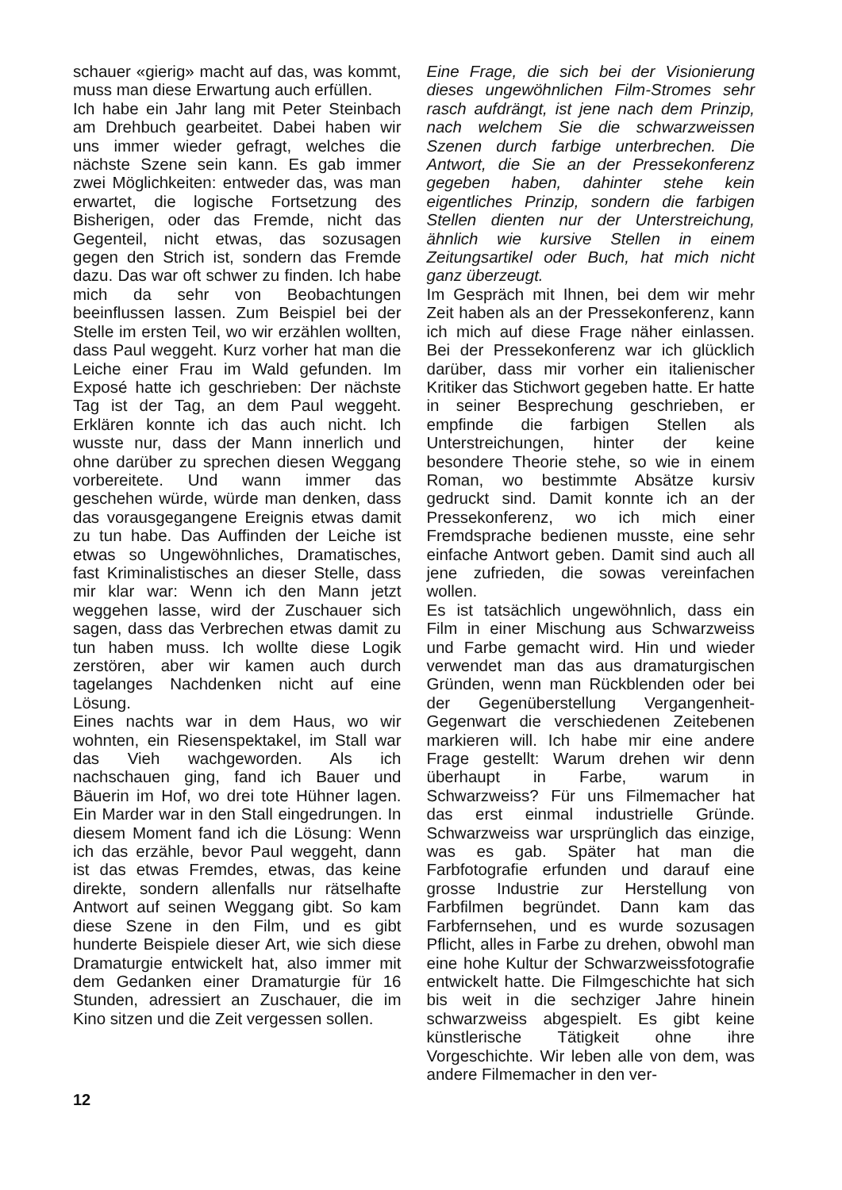schauer «gierig» macht auf das, was kommt, muss man diese Erwartung auch erfüllen.
Ich habe ein Jahr lang mit Peter Steinbach am Drehbuch gearbeitet. Dabei haben wir uns immer wieder gefragt, welches die nächste Szene sein kann. Es gab immer zwei Möglichkeiten: entweder das, was man erwartet, die logische Fortsetzung des Bisherigen, oder das Fremde, nicht das Gegenteil, nicht etwas, das sozusagen gegen den Strich ist, sondern das Fremde dazu. Das war oft schwer zu finden. Ich habe mich da sehr von Beobachtungen beeinflussen lassen. Zum Beispiel bei der Stelle im ersten Teil, wo wir erzählen wollten, dass Paul weggeht. Kurz vorher hat man die Leiche einer Frau im Wald gefunden. Im Exposé hatte ich geschrieben: Der nächste Tag ist der Tag, an dem Paul weggeht. Erklären konnte ich das auch nicht. Ich wusste nur, dass der Mann innerlich und ohne darüber zu sprechen diesen Weggang vorbereitete. Und wann immer das geschehen würde, würde man denken, dass das vorausgegangene Ereignis etwas damit zu tun habe. Das Auffinden der Leiche ist etwas so Ungewöhnliches, Dramatisches, fast Kriminalistisches an dieser Stelle, dass mir klar war: Wenn ich den Mann jetzt weggehen lasse, wird der Zuschauer sich sagen, dass das Verbrechen etwas damit zu tun haben muss. Ich wollte diese Logik zerstören, aber wir kamen auch durch tagelanges Nachdenken nicht auf eine Lösung.
Eines nachts war in dem Haus, wo wir wohnten, ein Riesenspektakel, im Stall war das Vieh wachgeworden. Als ich nachschauen ging, fand ich Bauer und Bäuerin im Hof, wo drei tote Hühner lagen. Ein Marder war in den Stall eingedrungen. In diesem Moment fand ich die Lösung: Wenn ich das erzähle, bevor Paul weggeht, dann ist das etwas Fremdes, etwas, das keine direkte, sondern allenfalls nur rätselhafte Antwort auf seinen Weggang gibt. So kam diese Szene in den Film, und es gibt hunderte Beispiele dieser Art, wie sich diese Dramaturgie entwickelt hat, also immer mit dem Gedanken einer Dramaturgie für 16 Stunden, adressiert an Zuschauer, die im Kino sitzen und die Zeit vergessen sollen.
Eine Frage, die sich bei der Visionierung dieses ungewöhnlichen Film-Stromes sehr rasch aufdrängt, ist jene nach dem Prinzip, nach welchem Sie die schwarzweissen Szenen durch farbige unterbrechen. Die Antwort, die Sie an der Pressekonferenz gegeben haben, dahinter stehe kein eigentliches Prinzip, sondern die farbigen Stellen dienten nur der Unterstreichung, ähnlich wie kursive Stellen in einem Zeitungsartikel oder Buch, hat mich nicht ganz überzeugt.
Im Gespräch mit Ihnen, bei dem wir mehr Zeit haben als an der Pressekonferenz, kann ich mich auf diese Frage näher einlassen. Bei der Pressekonferenz war ich glücklich darüber, dass mir vorher ein italienischer Kritiker das Stichwort gegeben hatte. Er hatte in seiner Besprechung geschrieben, er empfinde die farbigen Stellen als Unterstreichungen, hinter der keine besondere Theorie stehe, so wie in einem Roman, wo bestimmte Absätze kursiv gedruckt sind. Damit konnte ich an der Pressekonferenz, wo ich mich einer Fremdsprache bedienen musste, eine sehr einfache Antwort geben. Damit sind auch all jene zufrieden, die sowas vereinfachen wollen.
Es ist tatsächlich ungewöhnlich, dass ein Film in einer Mischung aus Schwarzweiss und Farbe gemacht wird. Hin und wieder verwendet man das aus dramaturgischen Gründen, wenn man Rückblenden oder bei der Gegenüberstellung Vergangenheit-Gegenwart die verschiedenen Zeitebenen markieren will. Ich habe mir eine andere Frage gestellt: Warum drehen wir denn überhaupt in Farbe, warum in Schwarzweiss? Für uns Filmemacher hat das erst einmal industrielle Gründe. Schwarzweiss war ursprünglich das einzige, was es gab. Später hat man die Farbfotografie erfunden und darauf eine grosse Industrie zur Herstellung von Farbfilmen begründet. Dann kam das Farbfernsehen, und es wurde sozusagen Pflicht, alles in Farbe zu drehen, obwohl man eine hohe Kultur der Schwarzweissfotografie entwickelt hatte. Die Filmgeschichte hat sich bis weit in die sechziger Jahre hinein schwarzweiss abgespielt. Es gibt keine künstlerische Tätigkeit ohne ihre Vorgeschichte. Wir leben alle von dem, was andere Filmemacher in den ver-
12